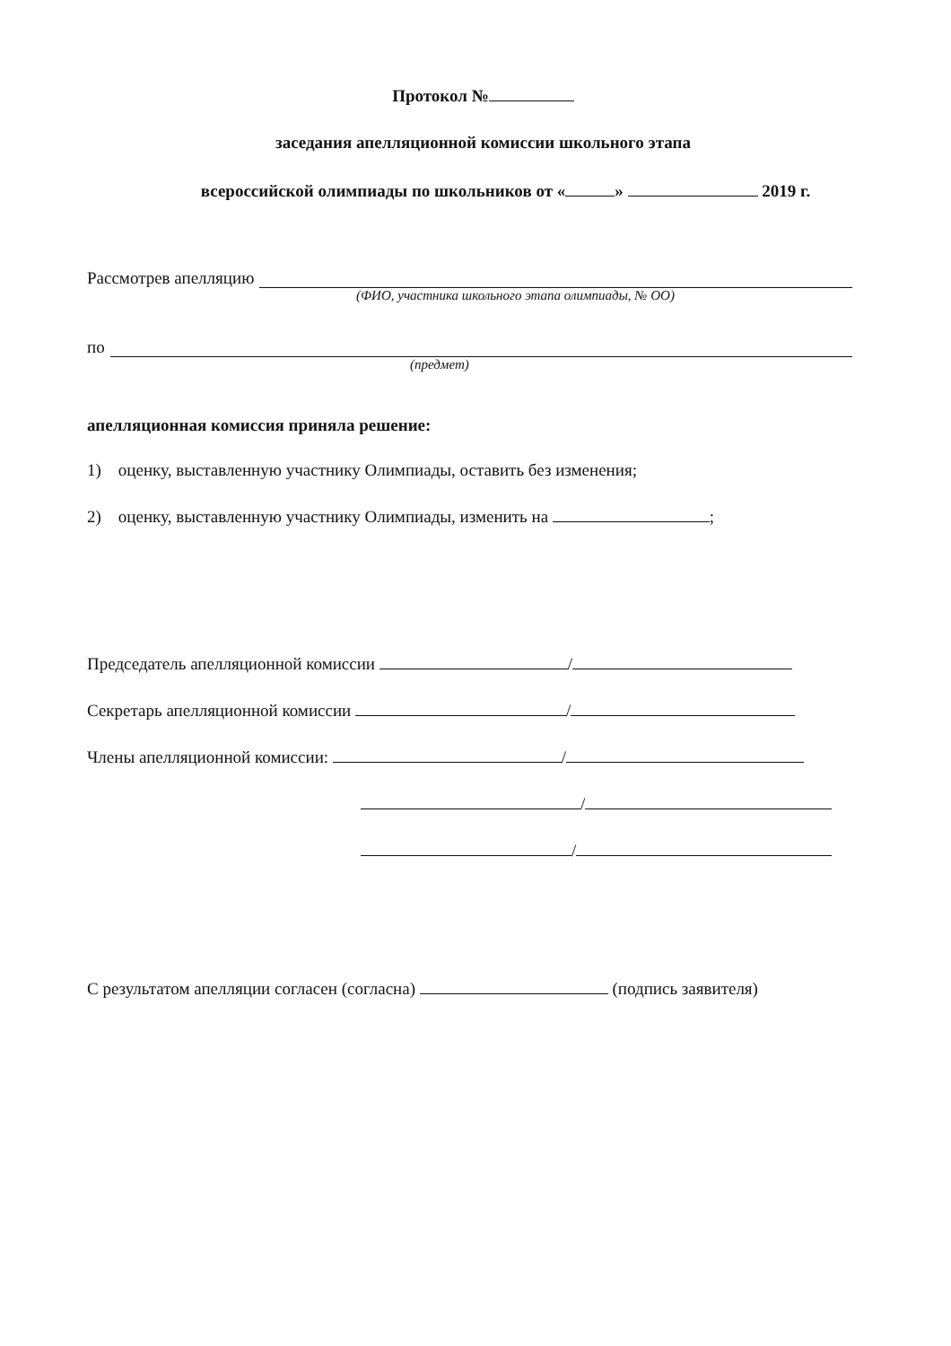Протокол №
заседания апелляционной комиссии школьного этапа
всероссийской олимпиады по школьников от « » 2019 г.
Рассмотрев апелляцию
(ФИО, участника школьного этапа олимпиады, № ОО)
по
(предмет)
апелляционная комиссия приняла решение:
1) оценку, выставленную участнику Олимпиады, оставить без изменения;
2) оценку, выставленную участнику Олимпиады, изменить на ;
Председатель апелляционной комиссии /
Секретарь апелляционной комиссии /
Члены апелляционной комиссии: /
/
/
С результатом апелляции согласен (согласна) (подпись заявителя)